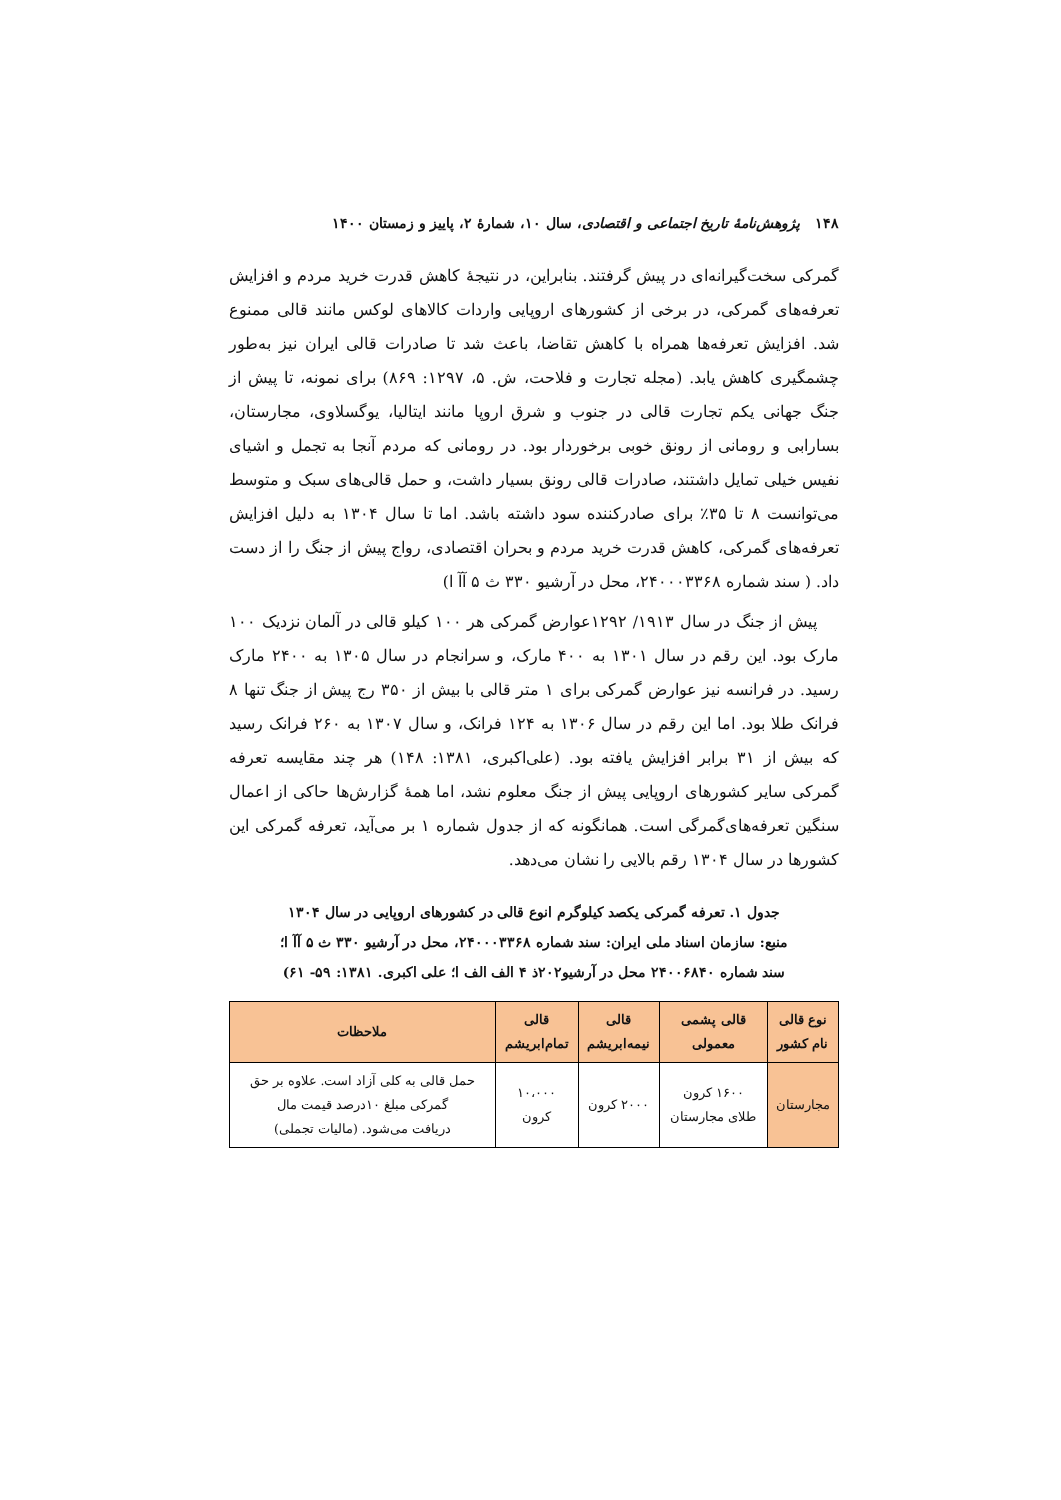۱۴۸ پژوهش‌نامهٔ تاریخ اجتماعی و اقتصادی، سال ۱۰، شمارهٔ ۲، پاییز و زمستان ۱۴۰۰
گمرکی سخت‌گیرانه‌ای در پیش گرفتند. بنابراین، در نتیجهٔ کاهش قدرت خرید مردم و افزایش تعرفه‌های گمرکی، در برخی از کشورهای اروپایی واردات کالاهای لوکس مانند قالی ممنوع شد. افزایش تعرفه‌ها همراه با کاهش تقاضا، باعث شد تا صادرات قالی ایران نیز به‌طور چشمگیری کاهش یابد. (مجله تجارت و فلاحت، ش. ۵، ۱۲۹۷: ۸۶۹) برای نمونه، تا پیش از جنگ جهانی یکم تجارت قالی در جنوب و شرق اروپا مانند ایتالیا، یوگسلاوی، مجارستان، بسارابی و رومانی از رونق خوبی برخوردار بود. در رومانی که مردم آنجا به تجمل و اشیای نفیس خیلی تمایل داشتند، صادرات قالی رونق بسیار داشت، و حمل قالی‌های سبک و متوسط می‌توانست ۸ تا ۳۵٪ برای صادرکننده سود داشته باشد. اما تا سال ۱۳۰۴ به دلیل افزایش تعرفه‌های گمرکی، کاهش قدرت خرید مردم و بحران اقتصادی، رواج پیش از جنگ را از دست داد. ( سند شماره ۲۴۰۰۰۳۳۶۸، محل در آرشیو ۳۳۰ ث ۵ آآ ا)
پیش از جنگ در سال ۱۹۱۳/ ۱۲۹۲عوارض گمرکی هر ۱۰۰ کیلو قالی در آلمان نزدیک ۱۰۰ مارک بود. این رقم در سال ۱۳۰۱ به ۴۰۰ مارک، و سرانجام در سال ۱۳۰۵ به ۲۴۰۰ مارک رسید. در فرانسه نیز عوارض گمرکی برای ۱ متر قالی با بیش از ۳۵۰ رج پیش از جنگ تنها ۸ فرانک طلا بود. اما این رقم در سال ۱۳۰۶ به ۱۲۴ فرانک، و سال ۱۳۰۷ به ۲۶۰ فرانک رسید که بیش از ۳۱ برابر افزایش یافته بود. (علی‌اکبری، ۱۳۸۱: ۱۴۸) هر چند مقایسه تعرفه گمرکی سایر کشورهای اروپایی پیش از جنگ معلوم نشد، اما همهٔ گزارش‌ها حاکی از اعمال سنگین تعرفه‌های‌گمرگی است. همانگونه که از جدول شماره ۱ بر می‌آید، تعرفه گمرکی این کشورها در سال ۱۳۰۴ رقم بالایی را نشان می‌دهد.
جدول ۱. تعرفه گمرکی یکصد کیلوگرم انوع قالی در کشورهای اروپایی در سال ۱۳۰۴
منبع: سازمان اسناد ملی ایران: سند شماره ۲۴۰۰۰۳۳۶۸، محل در آرشیو ۳۳۰ ث ۵ آآ ا؛
سند شماره ۲۴۰۰۶۸۴۰ محل در آرشیو۲۰۲ذ ۴ الف الف ا؛ علی اکبری. ۱۳۸۱: ۵۹- ۶۱)
| نوع قالی نام کشور | قالی پشمی معمولی | قالی نیمه‌ابریشم | قالی تمام‌ابریشم | ملاحظات |
| --- | --- | --- | --- | --- |
| مجارستان | ۱۶۰۰ کرون طلای مجارستان | ۲۰۰۰ کرون | ۱۰،۰۰۰ کرون | حمل قالی به کلی آزاد است. علاوه بر حق گمرکی مبلغ ۱۰درصد قیمت مال دریافت می‌شود. (مالیات تجملی) |